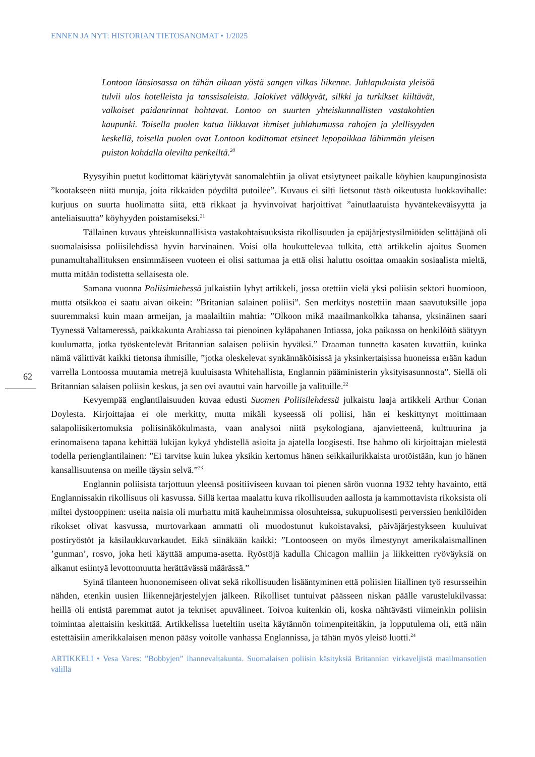ENNEN JA NYT: HISTORIAN TIETOSANOMAT • 1/2025
Lontoon länsiosassa on tähän aikaan yöstä sangen vilkas liikenne. Juhlapukuista yleisöä tulvii ulos hotelleista ja tanssisaleista. Jalokivet välkkyvät, silkki ja turkikset kiiltävät, valkoiset paidanrinnat hohtavat. Lontoo on suurten yhteiskunnallisten vastakohtien kaupunki. Toisella puolen katua liikkuvat ihmiset juhlahumussa rahojen ja ylellisyyden keskellä, toisella puolen ovat Lontoon kodittomat etsineet lepopaikkaa lähimmän yleisen puiston kohdalla olevilta penkeiltä.<sup>20</sup>
Ryysyihin puetut kodittomat kääriytyvät sanomalehtiin ja olivat etsiytyneet paikalle köyhien kaupunginosista ”kootakseen niitä muruja, joita rikkaiden pöydiltä putoilee”. Kuvaus ei silti lietsonut tästä oikeutusta luokkavihalle: kurjuus on suurta huolimatta siitä, että rikkaat ja hyvinvoivat harjoittivat ”ainutlaatuista hyväntekeväisyyttä ja anteliaisuutta” köyhyyden poistamiseksi.<sup>21</sup>
Tällainen kuvaus yhteiskunnallisista vastakohtaisuuksista rikollisuuden ja epäjärjestysilmiöiden selittäjänä oli suomalaisissa poliisilehdissä hyvin harvinainen. Voisi olla houkuttelevaa tulkita, että artikkelin ajoitus Suomen punamultahallituksen ensimmäiseen vuoteen ei olisi sattumaa ja että olisi haluttu osoittaa omaakin sosiaalista mieltä, mutta mitään todistetta sellaisesta ole.
Samana vuonna Poliisimiehessä julkaistiin lyhyt artikkeli, jossa otettiin vielä yksi poliisin sektori huomioon, mutta otsikkoa ei saatu aivan oikein: ”Britanian salainen poliisi”. Sen merkitys nostettiin maan saavutuksille jopa suuremmaksi kuin maan armeijan, ja maalailtiin mahtia: ”Olkoon mikä maailmankolkka tahansa, yksinäinen saari Tyynessä Valtameressä, paikkakunta Arabiassa tai pienoinen kyläpahanen Intiassa, joka paikassa on henkilöitä säätyyn kuulumatta, jotka työskentelevät Britannian salaisen poliisin hyväksi.” Draaman tunnetta kasaten kuvattiin, kuinka nämä välittivät kaikki tietonsa ihmisille, ”jotka oleskelevat synkännäköisissä ja yksinkertaisissa huoneissa erään kadun varrella Lontoossa muutamia metrejä kuuluisasta Whitehallista, Englannin pääministerin yksityisasunnosta”. Siellä oli Britannian salaisen poliisin keskus, ja sen ovi avautui vain harvoille ja valituille.<sup>22</sup>
Kevyempää englantilaisuuden kuvaa edusti Suomen Poliisilehdessä julkaistu laaja artikkeli Arthur Conan Doylesta. Kirjoittajaa ei ole merkitty, mutta mikäli kyseessä oli poliisi, hän ei keskittynyt moittimaan salapoliisikertomuksia poliisinäkökulmasta, vaan analysoi niitä psykologiana, ajanvietteenä, kulttuurina ja erinomaisena tapana kehittää lukijan kykyä yhdistellä asioita ja ajatella loogisesti. Itse hahmo oli kirjoittajan mielestä todella perienglantilainen: ”Ei tarvitse kuin lukea yksikin kertomus hänen seikkailurikkaista urotöistään, kun jo hänen kansallisuutensa on meille täysin selvä.”<sup>23</sup>
Englannin poliisista tarjottuun yleensä positiiviseen kuvaan toi pienen särön vuonna 1932 tehty havainto, että Englannissakin rikollisuus oli kasvussa. Sillä kertaa maalattu kuva rikollisuuden aallosta ja kammottavista rikoksista oli miltei dystooppinen: useita naisia oli murhattu mitä kauheimmissa olosuhteissa, sukupuolisesti perverssien henkilöiden rikokset olivat kasvussa, murtovarkaan ammatti oli muodostunut kukoistavaksi, päiväjärjestykseen kuuluivat postiryöstöt ja käsilaukkuvarkaudet. Eikä siinäkään kaikki: ”Lontooseen on myös ilmestynyt amerikalaismallinen ’gunman’, rosvo, joka heti käyttää ampuma-asetta. Ryöstöjä kadulla Chicagon malliin ja liikkeitten ryöväyksiä on alkanut esiintyä levottomuutta herättävässä määrässä.”
Syinä tilanteen huononemiseen olivat sekä rikollisuuden lisääntyminen että poliisien liiallinen työ resursseihin nähden, etenkin uusien liikennejärjestelyjen jälkeen. Rikolliset tuntuivat päässeen niskan päälle varustelukilvassa: heillä oli entistä paremmat autot ja tekniset apuvälineet. Toivoa kuitenkin oli, koska nähtävästi viimeinkin poliisin toimintaa alettaisiin keskittää. Artikkelissa lueteltiin useita käytännön toimenpiteitäkin, ja lopputulema oli, että näin estettäisiin amerikkalaisen menon pääsy voitolle vanhassa Englannissa, ja tähän myös yleisö luotti.<sup>24</sup>
62
ARTIKKELI • Vesa Vares: ”Bobbyjen” ihannevaltakunta. Suomalaisen poliisin käsityksiä Britannian virkaveljistä maailmansotien välillä